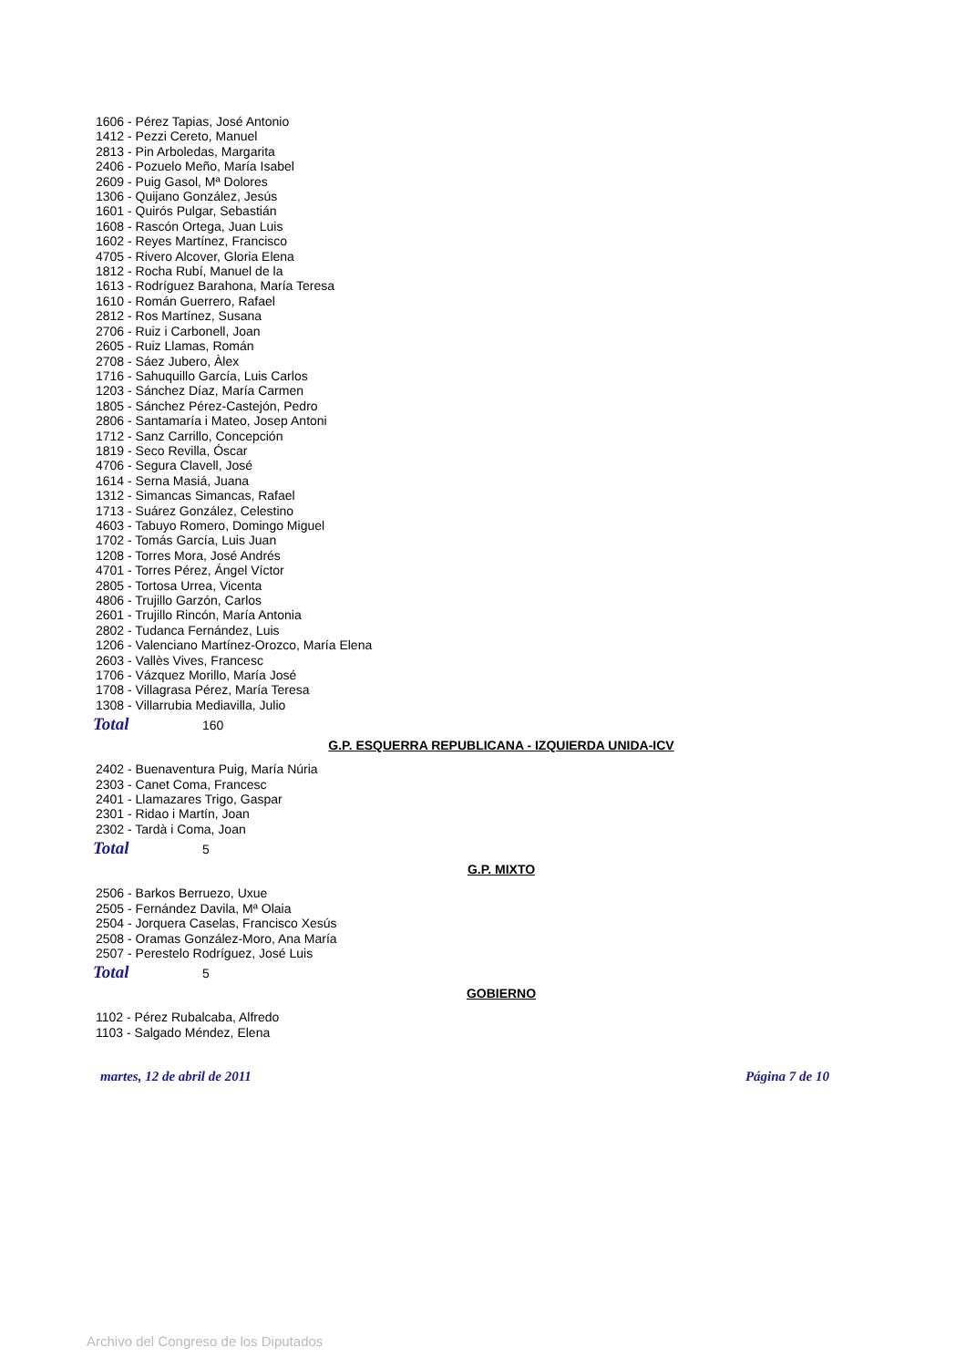1606 - Pérez Tapias, José Antonio
1412 - Pezzi Cereto, Manuel
2813 - Pin Arboledas, Margarita
2406 - Pozuelo Meño, María Isabel
2609 - Puig Gasol, Mª Dolores
1306 - Quijano González, Jesús
1601 - Quirós Pulgar, Sebastián
1608 - Rascón Ortega, Juan Luis
1602 - Reyes Martínez, Francisco
4705 - Rivero Alcover, Gloria Elena
1812 - Rocha Rubí, Manuel de la
1613 - Rodríguez Barahona, María Teresa
1610 - Román Guerrero, Rafael
2812 - Ros Martínez, Susana
2706 - Ruiz i Carbonell, Joan
2605 - Ruiz Llamas, Román
2708 - Sáez Jubero, Àlex
1716 - Sahuquillo García, Luis Carlos
1203 - Sánchez Díaz, María Carmen
1805 - Sánchez Pérez-Castejón, Pedro
2806 - Santamaría i Mateo, Josep Antoni
1712 - Sanz Carrillo, Concepción
1819 - Seco Revilla, Óscar
4706 - Segura Clavell, José
1614 - Serna Masiá, Juana
1312 - Simancas Simancas, Rafael
1713 - Suárez González, Celestino
4603 - Tabuyo Romero, Domingo Miguel
1702 - Tomás García, Luis Juan
1208 - Torres Mora, José Andrés
4701 - Torres Pérez, Ángel Víctor
2805 - Tortosa Urrea, Vicenta
4806 - Trujillo Garzón, Carlos
2601 - Trujillo Rincón, María Antonia
2802 - Tudanca Fernández, Luis
1206 - Valenciano Martínez-Orozco, María Elena
2603 - Vallès Vives, Francesc
1706 - Vázquez Morillo, María José
1708 - Villagrasa Pérez, María Teresa
1308 - Villarrubia Mediavilla, Julio
Total 160
G.P. ESQUERRA REPUBLICANA - IZQUIERDA UNIDA-ICV
2402 - Buenaventura Puig, María Núria
2303 - Canet Coma, Francesc
2401 - Llamazares Trigo, Gaspar
2301 - Ridao i Martín, Joan
2302 - Tardà i Coma, Joan
Total 5
G.P. MIXTO
2506 - Barkos Berruezo, Uxue
2505 - Fernández Davila, Mª Olaia
2504 - Jorquera Caselas, Francisco Xesús
2508 - Oramas González-Moro, Ana María
2507 - Perestelo Rodríguez, José Luis
Total 5
GOBIERNO
1102 - Pérez Rubalcaba, Alfredo
1103 - Salgado Méndez, Elena
martes, 12 de abril de 2011 Página 7 de 10
Archivo del Congreso de los Diputados